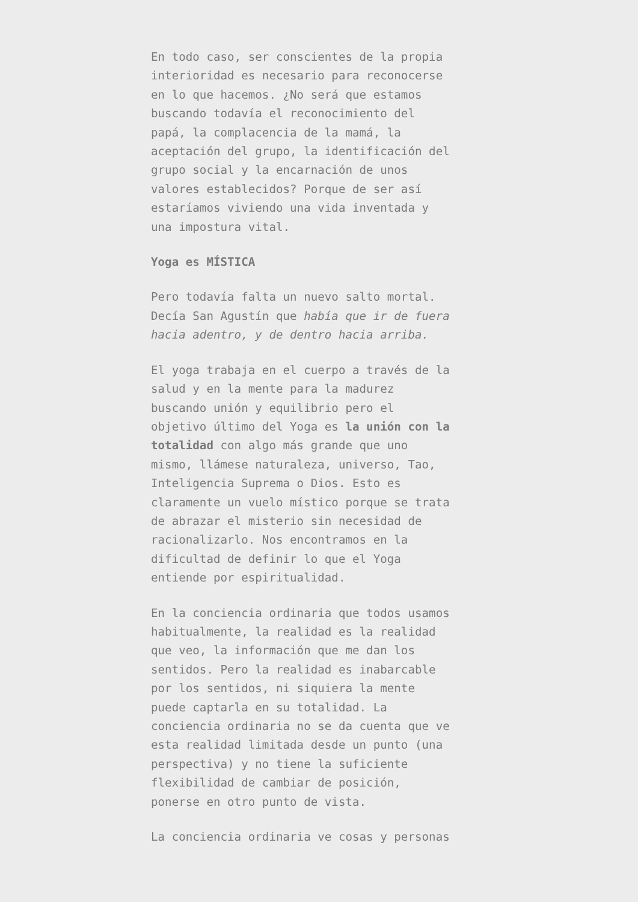En todo caso, ser conscientes de la propia interioridad es necesario para reconocerse en lo que hacemos. ¿No será que estamos buscando todavía el reconocimiento del papá, la complacencia de la mamá, la aceptación del grupo, la identificación del grupo social y la encarnación de unos valores establecidos? Porque de ser así estaríamos viviendo una vida inventada y una impostura vital.
Yoga es MÍSTICA
Pero todavía falta un nuevo salto mortal. Decía San Agustín que había que ir de fuera hacia adentro, y de dentro hacia arriba.
El yoga trabaja en el cuerpo a través de la salud y en la mente para la madurez buscando unión y equilibrio pero el objetivo último del Yoga es la unión con la totalidad con algo más grande que uno mismo, llámese naturaleza, universo, Tao, Inteligencia Suprema o Dios. Esto es claramente un vuelo místico porque se trata de abrazar el misterio sin necesidad de racionalizarlo. Nos encontramos en la dificultad de definir lo que el Yoga entiende por espiritualidad.
En la conciencia ordinaria que todos usamos habitualmente, la realidad es la realidad que veo, la información que me dan los sentidos. Pero la realidad es inabarcable por los sentidos, ni siquiera la mente puede captarla en su totalidad. La conciencia ordinaria no se da cuenta que ve esta realidad limitada desde un punto (una perspectiva) y no tiene la suficiente flexibilidad de cambiar de posición, ponerse en otro punto de vista.
La conciencia ordinaria ve cosas y personas